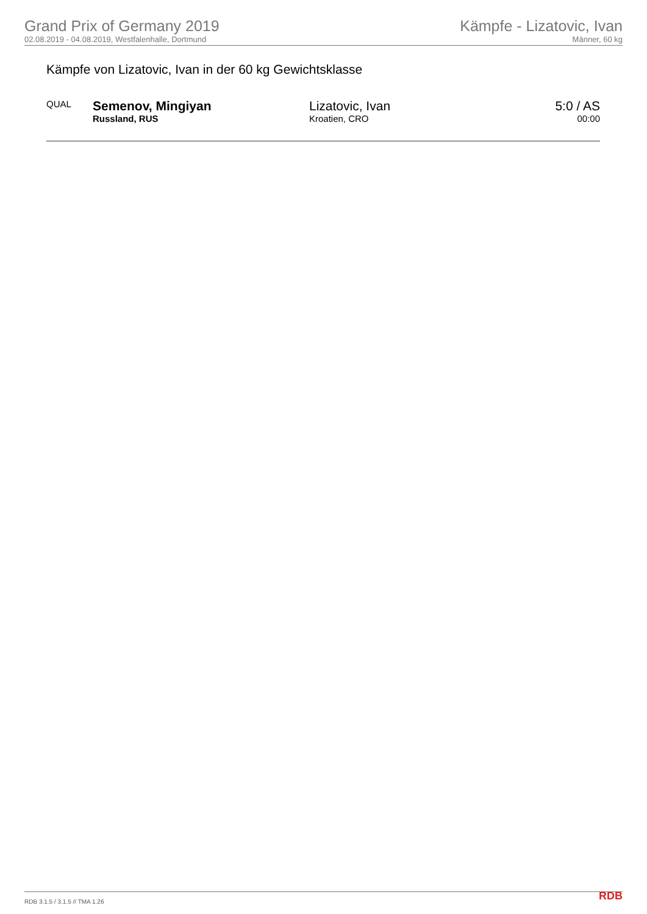Grand Prix of Germany 2019
02.08.2019 - 04.08.2019, Westfalenhalle, Dortmund
Kämpfe - Lizatovic, Ivan
Männer, 60 kg
Kämpfe von Lizatovic, Ivan in der 60 kg Gewichtsklasse
| QUAL | Semenov, Mingiyan Russland, RUS | Lizatovic, Ivan Kroatien, CRO | 5:0 / AS 00:00 |
RDB 3.1.5 / 3.1.5 // TMA 1.26 RDB